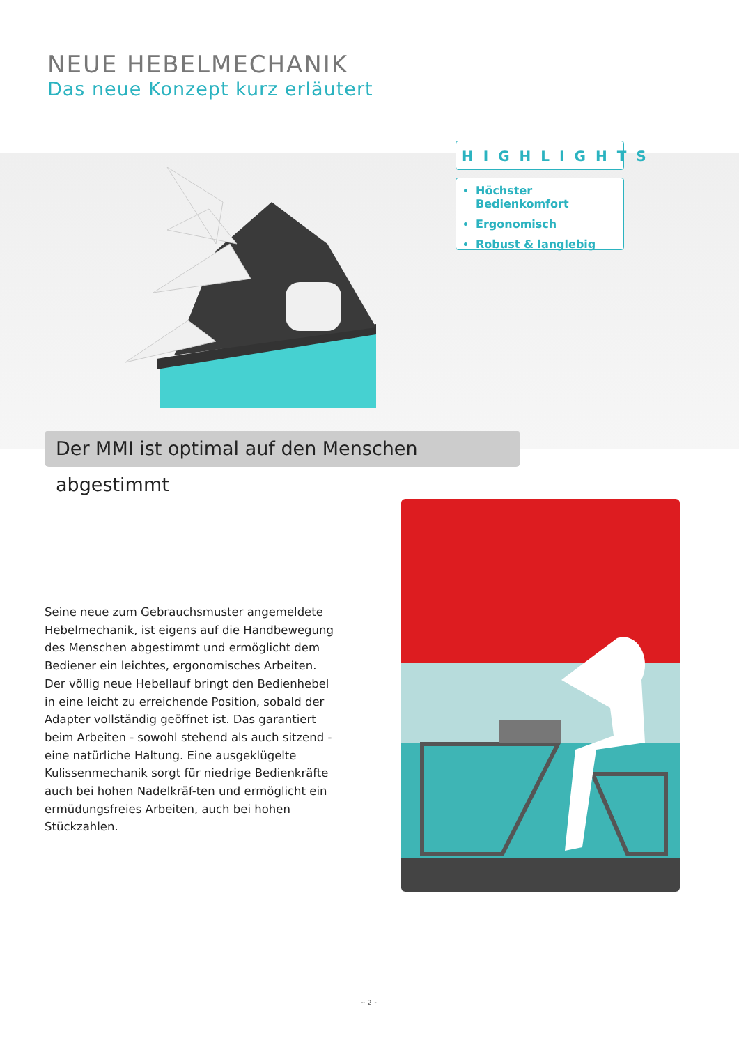NEUE HEBELMECHANIK
Das neue Konzept kurz erläutert
HIGHLIGHTS
Höchster Bedienkomfort
Ergonomisch
Robust & langlebig
Der MMI ist optimal auf den Menschen abgestimmt
Seine neue zum Gebrauchsmuster angemeldete Hebelmechanik, ist eigens auf die Handbewegung des Menschen abgestimmt und ermöglicht dem Bediener ein leichtes, ergonomisches Arbeiten. Der völlig neue Hebellauf bringt den Bedienhebel in eine leicht zu erreichende Position, sobald der Adapter vollständig geöffnet ist. Das garantiert beim Arbeiten - sowohl stehend als auch sitzend - eine natürliche Haltung. Eine ausgeklügelte Kulissenmechanik sorgt für niedrige Bedienkräfte auch bei hohen Nadelkräf-ten und ermöglicht ein ermüdungsfreies Arbeiten, auch bei hohen Stückzahlen.
~ 2 ~